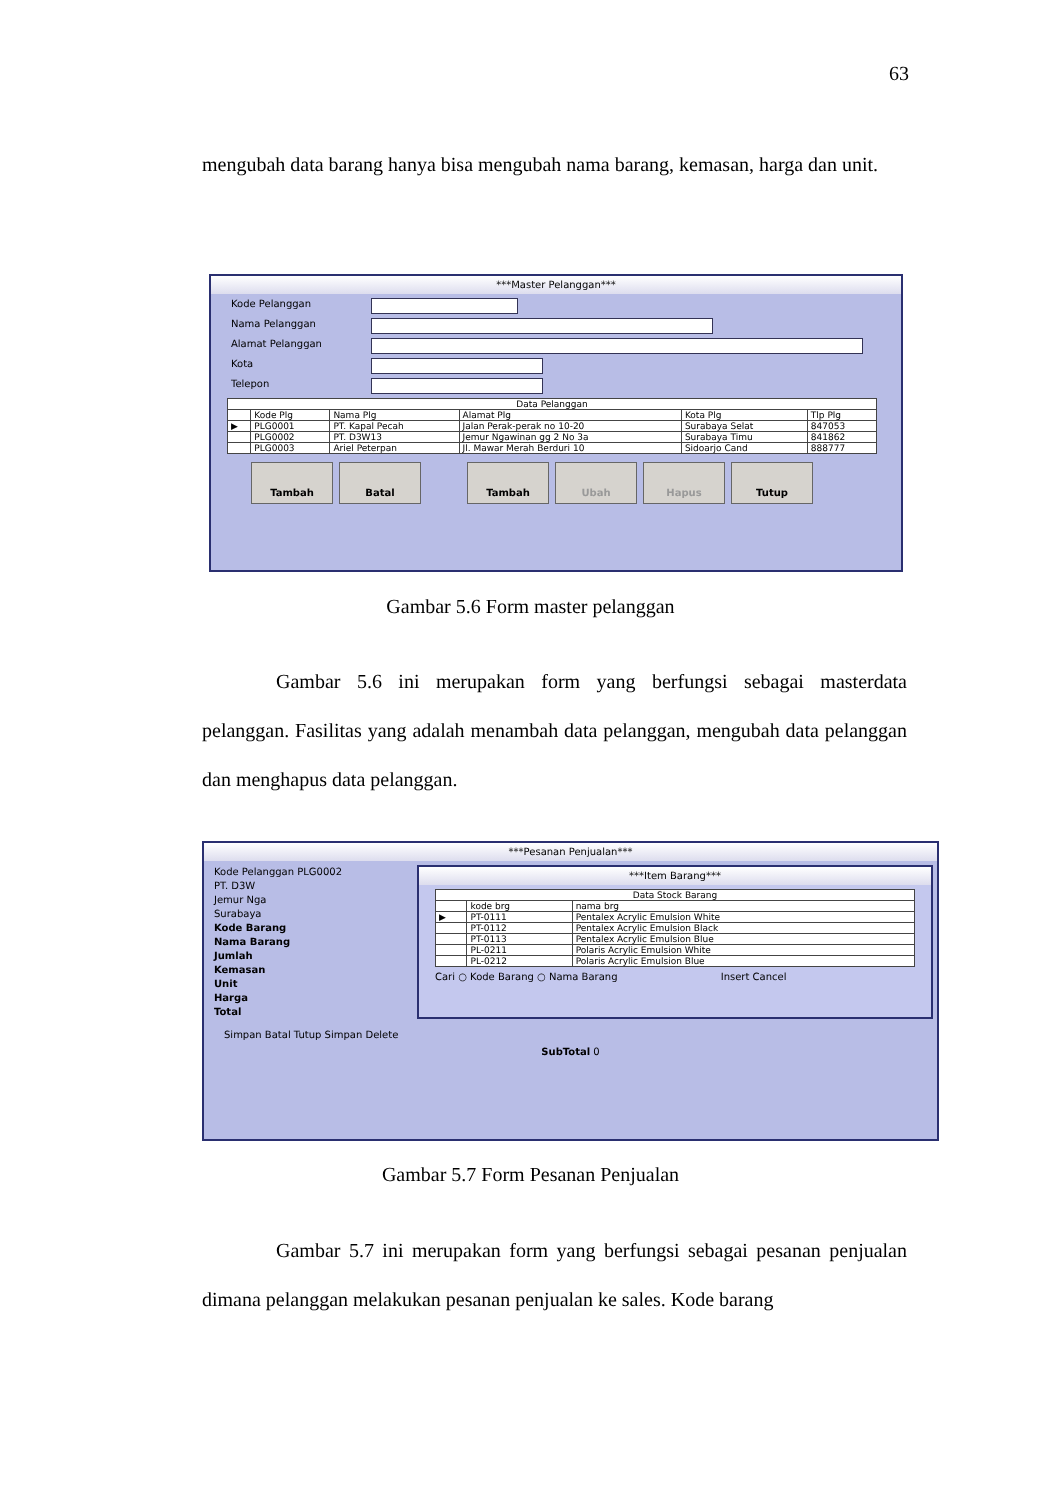63
mengubah data barang hanya bisa mengubah nama barang, kemasan, harga dan unit.
***Master Pelanggan***
Kode Pelanggan
Nama Pelanggan
Alamat Pelanggan
Kota
Telepon
| Data Pelanggan | | | | | |
| --- | --- | --- | --- | --- | --- |
| | Kode Plg | Nama Plg | Alamat Plg | Kota Plg | Tlp Plg |
| ▶ | PLG0001 | PT. Kapal Pecah | Jalan Perak-perak no 10-20 | Surabaya Selat | 847053 |
| | PLG0002 | PT. D3W13 | Jemur Ngawinan gg 2 No 3a | Surabaya Timu | 841862 |
| | PLG0003 | Ariel Peterpan | Jl. Mawar Merah Berduri 10 | Sidoarjo Cand | 888777 |
Tambah Batal Tambah Ubah Hapus Tutup
Gambar 5.6 Form master pelanggan
Gambar 5.6 ini merupakan form yang berfungsi sebagai masterdata pelanggan. Fasilitas yang adalah menambah data pelanggan, mengubah data pelanggan dan menghapus data pelanggan.
***Pesanan Penjualan***
Kode Pelanggan PLG0002
PT. D3W
Jemur Nga
Surabaya
Kode Barang
Nama Barang
Jumlah
Kemasan
Unit
Harga
Total
***Item Barang***
| Data Stock Barang | | |
| --- | --- | --- |
| | kode brg | nama brg |
| ▶ | PT-0111 | Pentalex Acrylic Emulsion White |
| | PT-0112 | Pentalex Acrylic Emulsion Black |
| | PT-0113 | Pentalex Acrylic Emulsion Blue |
| | PL-0211 | Polaris Acrylic Emulsion White |
| | PL-0212 | Polaris Acrylic Emulsion Blue |
Cari ○ Kode Barang ○ Nama Barang Insert Cancel
Simpan Batal Tutup Simpan Delete
SubTotal 0
Gambar 5.7 Form Pesanan Penjualan
Gambar 5.7 ini merupakan form yang berfungsi sebagai pesanan penjualan dimana pelanggan melakukan pesanan penjualan ke sales. Kode barang